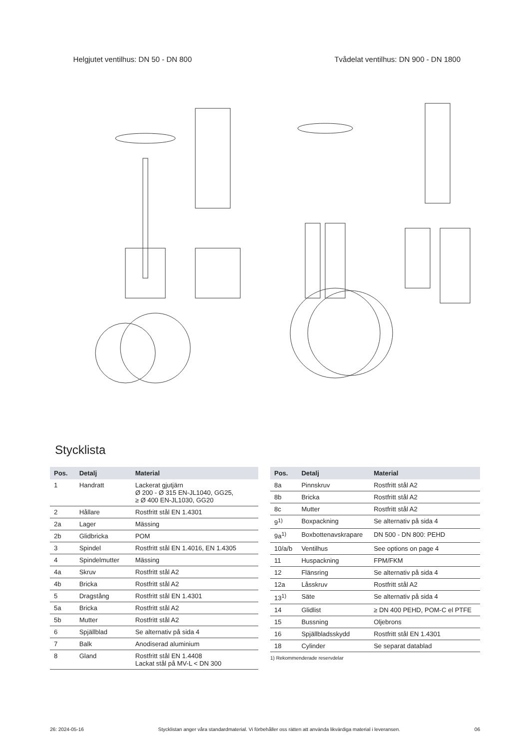Helgjutet ventilhus: DN 50 - DN 800
Tvådelat ventilhus: DN 900 - DN 1800
Stycklista
| Pos. | Detalj | Material |
| --- | --- | --- |
| 1 | Handratt | Lackerat gjutjärn Ø 200 - Ø 315 EN-JL1040, GG25, ≥ Ø 400 EN-JL1030, GG20 |
| 2 | Hållare | Rostfritt stål EN 1.4301 |
| 2a | Lager | Mässing |
| 2b | Glidbricka | POM |
| 3 | Spindel | Rostfritt stål EN 1.4016, EN 1.4305 |
| 4 | Spindelmutter | Mässing |
| 4a | Skruv | Rostfritt stål A2 |
| 4b | Bricka | Rostfritt stål A2 |
| 5 | Dragstång | Rostfritt stål EN 1.4301 |
| 5a | Bricka | Rostfritt stål A2 |
| 5b | Mutter | Rostfritt stål A2 |
| 6 | Spjällblad | Se alternativ på sida 4 |
| 7 | Balk | Anodiserad aluminium |
| 8 | Gland | Rostfritt stål EN 1.4408 Lackat stål på MV-L < DN 300 |
| Pos. | Detalj | Material |
| --- | --- | --- |
| 8a | Pinnskruv | Rostfritt stål A2 |
| 8b | Bricka | Rostfritt stål A2 |
| 8c | Mutter | Rostfritt stål A2 |
| 9<sup>1)</sup> | Boxpackning | Se alternativ på sida 4 |
| 9a<sup>1)</sup> | Boxbottenavskrapare | DN 500 - DN 800: PEHD |
| 10/a/b | Ventilhus | See options on page 4 |
| 11 | Huspackning | FPM/FKM |
| 12 | Flänsring | Se alternativ på sida 4 |
| 12a | Låsskruv | Rostfritt stål A2 |
| 13<sup>1)</sup> | Säte | Se alternativ på sida 4 |
| 14 | Glidlist | ≥ DN 400 PEHD, POM-C el PTFE |
| 15 | Bussning | Oljebrons |
| 16 | Spjällbladsskydd | Rostfritt stål EN 1.4301 |
| 18 | Cylinder | Se separat datablad |
1) Rekommenderade reservdelar
26: 2024-05-16 Stycklistan anger våra standardmaterial. Vi förbehåller oss rätten att använda likvärdiga material i leveransen. 06